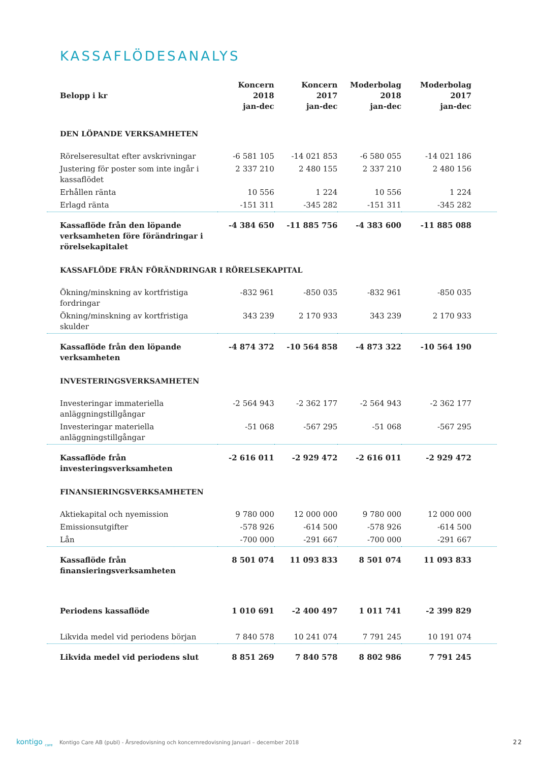KASSAFLÖDESANALYS
| Belopp i kr | Koncern 2018 jan-dec | Koncern 2017 jan-dec | Moderbolag 2018 jan-dec | Moderbolag 2017 jan-dec |
| --- | --- | --- | --- | --- |
| DEN LÖPANDE VERKSAMHETEN | | | | |
| Rörelseresultat efter avskrivningar | -6 581 105 | -14 021 853 | -6 580 055 | -14 021 186 |
| Justering för poster som inte ingår i kassaflödet | 2 337 210 | 2 480 155 | 2 337 210 | 2 480 156 |
| Erhållen ränta | 10 556 | 1 224 | 10 556 | 1 224 |
| Erlagd ränta | -151 311 | -345 282 | -151 311 | -345 282 |
| Kassaflöde från den löpande verksamheten före förändringar i rörelsekapitalet | -4 384 650 | -11 885 756 | -4 383 600 | -11 885 088 |
| KASSAFLÖDE FRÅN FÖRÄNDRINGAR I RÖRELSEKAPITAL | | | | |
| Ökning/minskning av kortfristiga fordringar | -832 961 | -850 035 | -832 961 | -850 035 |
| Ökning/minskning av kortfristiga skulder | 343 239 | 2 170 933 | 343 239 | 2 170 933 |
| Kassaflöde från den löpande verksamheten | -4 874 372 | -10 564 858 | -4 873 322 | -10 564 190 |
| INVESTERINGSVERKSAMHETEN | | | | |
| Investeringar immateriella anläggningstillgångar | -2 564 943 | -2 362 177 | -2 564 943 | -2 362 177 |
| Investeringar materiella anläggningstillgångar | -51 068 | -567 295 | -51 068 | -567 295 |
| Kassaflöde från investeringsverksamheten | -2 616 011 | -2 929 472 | -2 616 011 | -2 929 472 |
| FINANSIERINGSVERKSAMHETEN | | | | |
| Aktiekapital och nyemission | 9 780 000 | 12 000 000 | 9 780 000 | 12 000 000 |
| Emissionsutgifter | -578 926 | -614 500 | -578 926 | -614 500 |
| Lån | -700 000 | -291 667 | -700 000 | -291 667 |
| Kassaflöde från finansieringsverksamheten | 8 501 074 | 11 093 833 | 8 501 074 | 11 093 833 |
| Periodens kassaflöde | 1 010 691 | -2 400 497 | 1 011 741 | -2 399 829 |
| Likvida medel vid periodens början | 7 840 578 | 10 241 074 | 7 791 245 | 10 191 074 |
| Likvida medel vid periodens slut | 8 851 269 | 7 840 578 | 8 802 986 | 7 791 245 |
kontigo <sub>care</sub> Kontigo Care AB (publ) - Årsredovisning och koncernredovisning Januari – december 2018 22